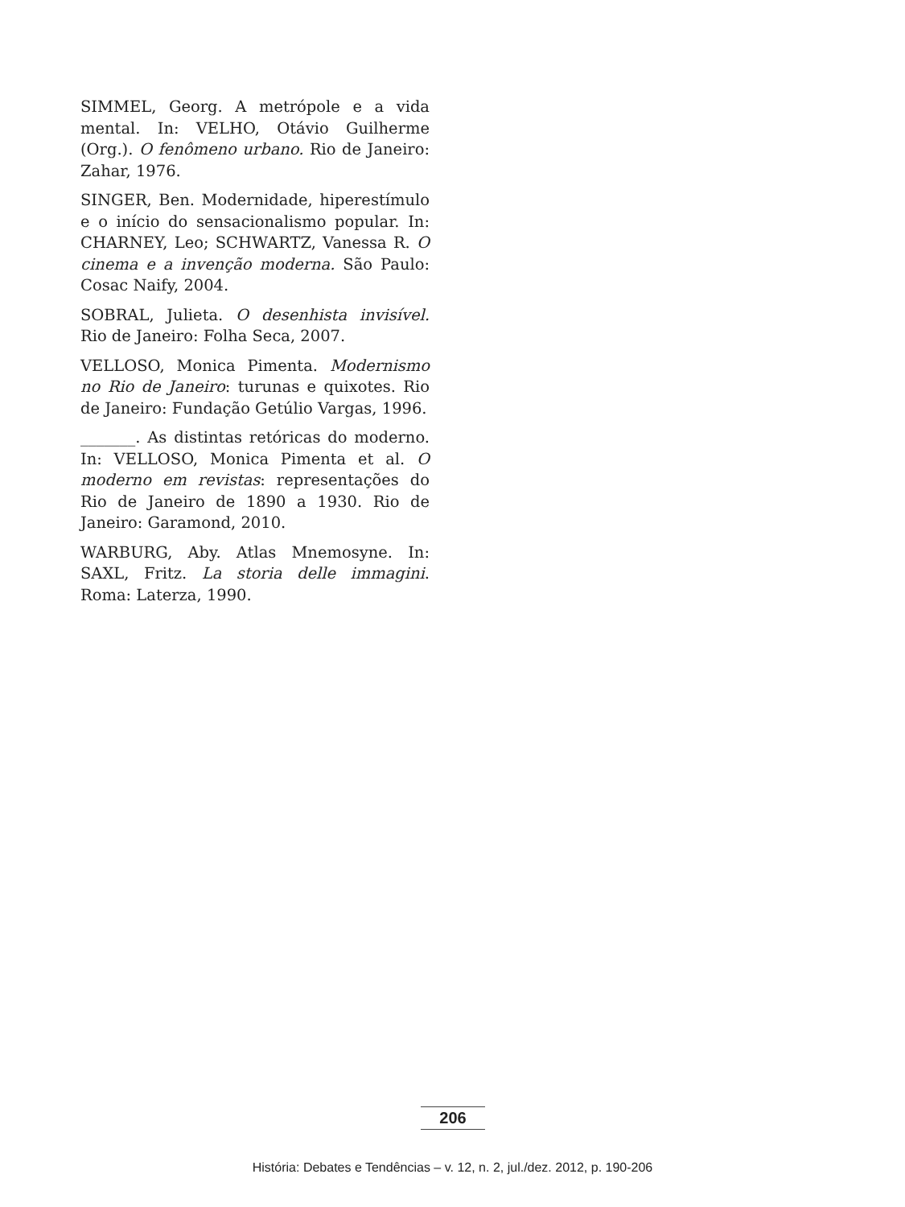SIMMEL, Georg. A metrópole e a vida mental. In: VELHO, Otávio Guilherme (Org.). O fenômeno urbano. Rio de Janeiro: Zahar, 1976.
SINGER, Ben. Modernidade, hiperestímulo e o início do sensacionalismo popular. In: CHARNEY, Leo; SCHWARTZ, Vanessa R. O cinema e a invenção moderna. São Paulo: Cosac Naify, 2004.
SOBRAL, Julieta. O desenhista invisível. Rio de Janeiro: Folha Seca, 2007.
VELLOSO, Monica Pimenta. Modernismo no Rio de Janeiro: turunas e quixotes. Rio de Janeiro: Fundação Getúlio Vargas, 1996.
_______. As distintas retóricas do moderno. In: VELLOSO, Monica Pimenta et al. O moderno em revistas: representações do Rio de Janeiro de 1890 a 1930. Rio de Janeiro: Garamond, 2010.
WARBURG, Aby. Atlas Mnemosyne. In: SAXL, Fritz. La storia delle immagini. Roma: Laterza, 1990.
206
História: Debates e Tendências – v. 12, n. 2, jul./dez. 2012, p. 190-206